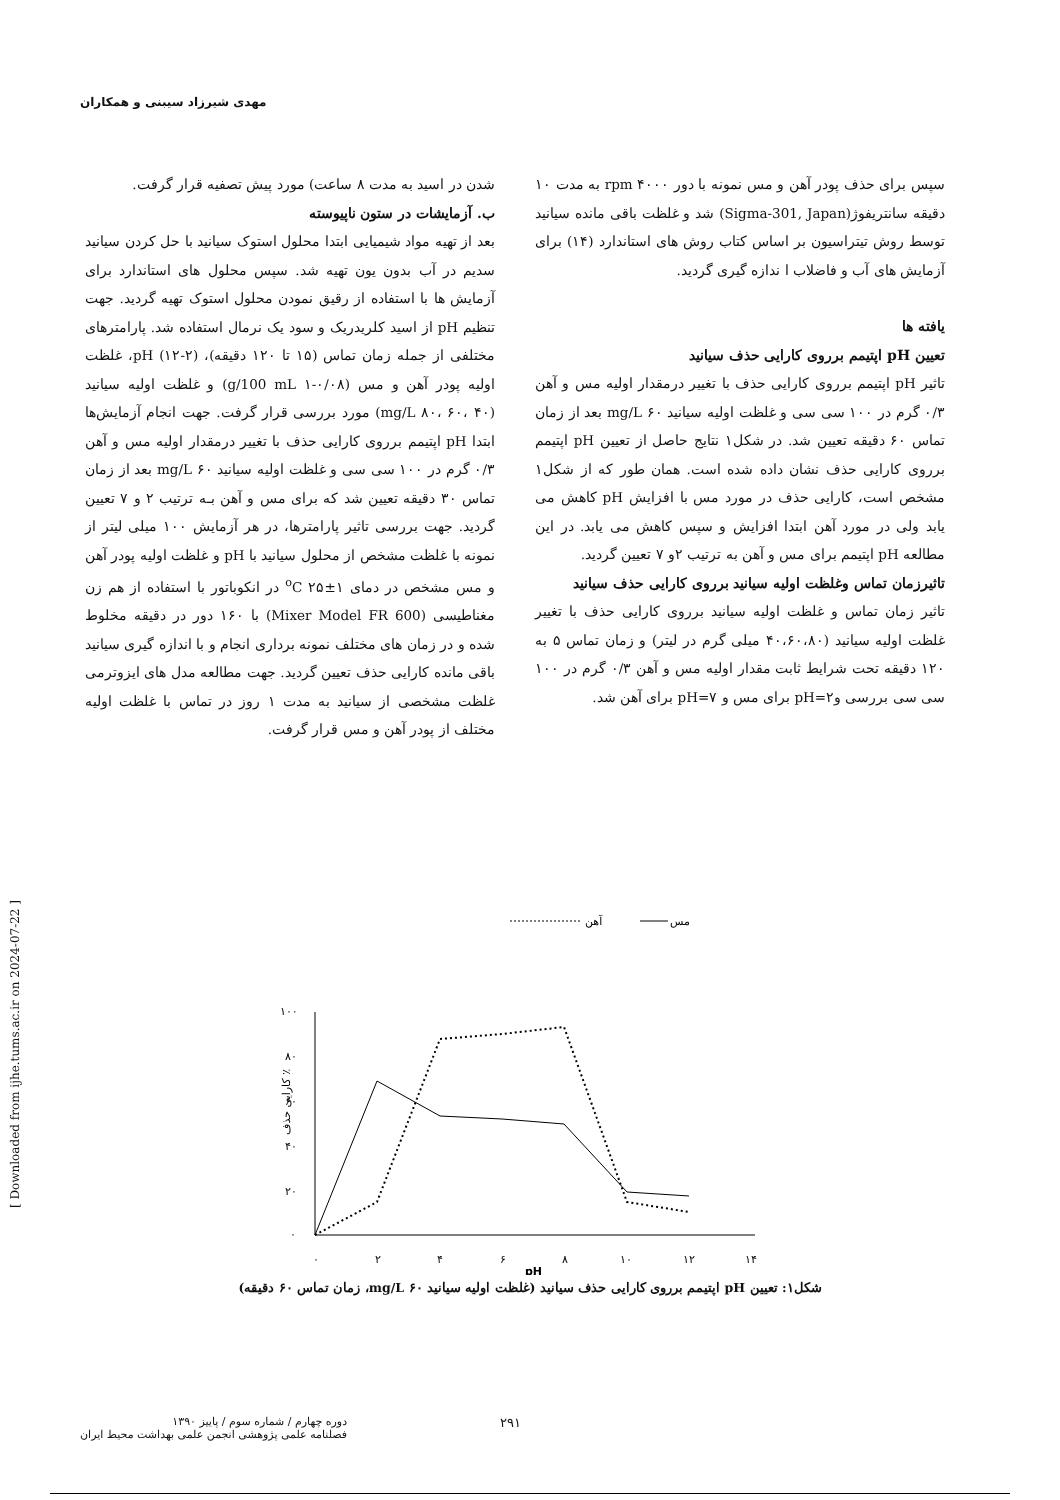مهدی شیرزاد سیبنی و همکاران
[ Downloaded from ijhe.tums.ac.ir on 2024-07-22 ]
شدن در اسید به مدت ۸ ساعت) مورد پیش تصفیه قرار گرفت.
ب. آزمایشات در ستون ناپیوسته
بعد از تهیه مواد شیمیایی ابتدا محلول استوک سیانید با حل کردن سیانید سدیم در آب بدون یون تهیه شد. سپس محلول های استاندارد برای آزمایش ها با استفاده از رقیق نمودن محلول استوک تهیه گردید. جهت تنظیم pH از اسید کلریدریک و سود یک نرمال استفاده شد. پارامترهای مختلفی از جمله زمان تماس (۱۵ تا ۱۲۰ دقیقه)، pH (۱۲-۲)، غلظت اولیه پودر آهن و مس (g/100 mL ۱-۰/۰۸) و غلظت اولیه سیانید (mg/L ۸۰، ۶۰، ۴۰) مورد بررسی قرار گرفت. جهت انجام آزمایش‌ها ابتدا pH اپتیمم برروی کارایی حذف با تغییر درمقدار اولیه مس و آهن ۰/۳ گرم در ۱۰۰ سی سی و غلظت اولیه سیانید mg/L ۶۰ بعد از زمان تماس ۳۰ دقیقه تعیین شد که برای مس و آهن بـه ترتیب ۲ و ۷ تعیین گردید. جهت بررسی تاثیر پارامترها، در هر آزمایش ۱۰۰ میلی لیتر از نمونه با غلظت مشخص از محلول سیانید با pH و غلظت اولیه پودر آهن و مس مشخص در دمای ۱±۲۵ <sup>o</sup>C در انکوباتور با استفاده از هم زن مغناطیسی (Mixer Model FR 600) با ۱۶۰ دور در دقیقه مخلوط شده و در زمان های مختلف نمونه برداری انجام و با اندازه گیری سیانید باقی مانده کارایی حذف تعیین گردید. جهت مطالعه مدل های ایزوترمی غلظت مشخصی از سیانید به مدت ۱ روز در تماس با غلظت اولیه مختلف از پودر آهن و مس قرار گرفت.
سپس برای حذف پودر آهن و مس نمونه با دور rpm ۴۰۰۰ به مدت ۱۰ دقیقه سانتریفوژ(Sigma-301, Japan) شد و غلظت باقی مانده سیانید توسط روش تیتراسیون بر اساس کتاب روش های استاندارد (۱۴) برای آزمایش های آب و فاضلاب ا ندازه گیری گردید.
یافته ها
تعیین pH اپتیمم برروی کارایی حذف سیانید
تاثیر pH اپتیمم برروی کارایی حذف با تغییر درمقدار اولیه مس و آهن ۰/۳ گرم در ۱۰۰ سی سی و غلظت اولیه سیانید mg/L ۶۰ بعد از زمان تماس ۶۰ دقیقه تعیین شد. در شکل۱ نتایج حاصل از تعیین pH اپتیمم برروی کارایی حذف نشان داده شده است. همان طور که از شکل۱ مشخص است، کارایی حذف در مورد مس با افزایش pH کاهش می یابد ولی در مورد آهن ابتدا افزایش و سپس کاهش می یابد. در این مطالعه pH اپتیمم برای مس و آهن به ترتیب ۲و ۷ تعیین گردید.
تاثیرزمان تماس وغلظت اولیه سیانید برروی کارایی حذف سیانید
تاثیر زمان تماس و غلظت اولیه سیانید برروی کارایی حذف با تغییر غلظت اولیه سیانید (۴۰،۶۰،۸۰ میلی گرم در لیتر) و زمان تماس ۵ به ۱۲۰ دقیقه تحت شرایط ثابت مقدار اولیه مس و آهن ۰/۳ گرم در ۱۰۰ سی سی بررسی وpH=۲ برای مس و pH=۷ برای آهن شد.
مس
آهن
۱۰۰
۸۰
۶۰
۴۰
۲۰
۰
۰
۲
۴
۶
۸
۱۰
۱۲
۱۴
pH
کارایی حذف ٪
شکل۱: تعیین pH اپتیمم برروی کارایی حذف سیانید (غلظت اولیه سیانید mg/L ۶۰، زمان تماس ۶۰ دقیقه)
دوره چهارم / شماره سوم / پاییز ۱۳۹۰
فصلنامه علمی پژوهشی انجمن علمی بهداشت محیط ایران
۲۹۱